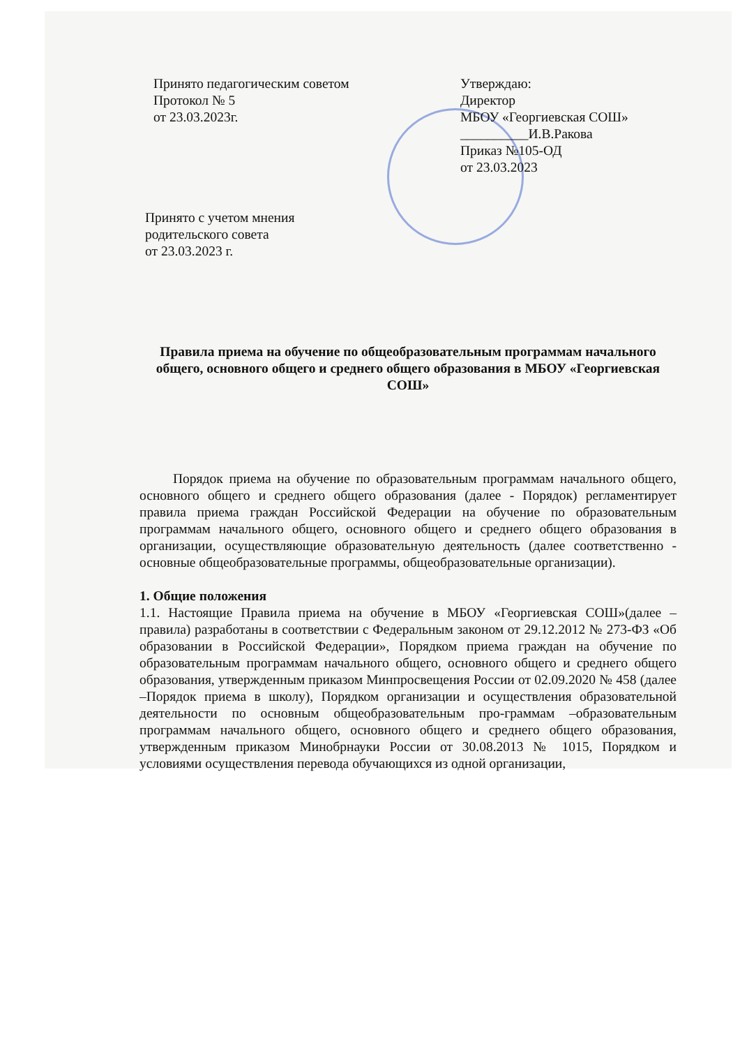Принято педагогическим советом
Протокол № 5
от 23.03.2023г.
Утверждаю:
Директор
МБОУ «Георгиевская СОШ»
__________И.В.Ракова
Приказ №105-ОД
от 23.03.2023
Принято с учетом мнения
родительского совета
от 23.03.2023 г.
Правила приема на обучение по общеобразовательным программам начального общего, основного общего и среднего общего образования в МБОУ «Георгиевская СОШ»
Порядок приема на обучение по образовательным программам начального общего, основного общего и среднего общего образования (далее - Порядок) регламентирует правила приема граждан Российской Федерации на обучение по образовательным программам начального общего, основного общего и среднего общего образования в организации, осуществляющие образовательную деятельность (далее соответственно - основные общеобразовательные программы, общеобразовательные организации).
1. Общие положения
1.1. Настоящие Правила приема на обучение в МБОУ «Георгиевская СОШ»(далее –правила) разработаны в соответствии с Федеральным законом от 29.12.2012 № 273-ФЗ «Об образовании в Российской Федерации», Порядком приема граждан на обучение по образовательным программам начального общего, основного общего и среднего общего образования, утвержденным приказом Минпросвещения России от 02.09.2020 № 458 (далее –Порядок приема в школу), Порядком организации и осуществления образовательной деятельности по основным общеобразовательным про-граммам –образовательным программам начального общего, основного общего и среднего общего образования, утвержденным приказом Минобрнауки России от 30.08.2013 № 1015, Порядком и условиями осуществления перевода обучающихся из одной организации,